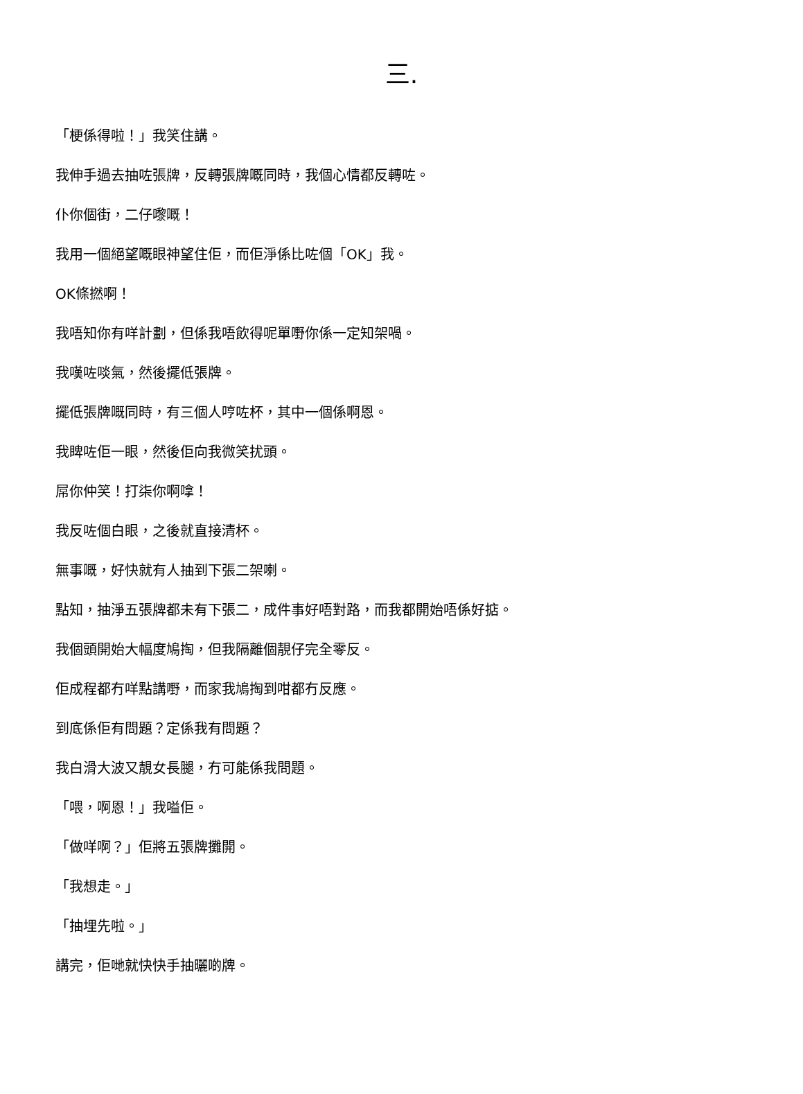三.
「梗係得啦！」我笑住講。
我伸手過去抽咗張牌，反轉張牌嘅同時，我個心情都反轉咗。
仆你個街，二仔嚟嘅！
我用一個絕望嘅眼神望住佢，而佢淨係比咗個「OK」我。
OK條撚啊！
我唔知你有咩計劃，但係我唔飲得呢單嘢你係一定知架喎。
我嘆咗啖氣，然後擺低張牌。
擺低張牌嘅同時，有三個人哼咗杯，其中一個係啊恩。
我睥咗佢一眼，然後佢向我微笑扰頭。
屌你仲笑！打柒你啊嗱！
我反咗個白眼，之後就直接清杯。
無事嘅，好快就有人抽到下張二架喇。
點知，抽淨五張牌都未有下張二，成件事好唔對路，而我都開始唔係好掂。
我個頭開始大幅度鳩掏，但我隔離個靚仔完全零反。
佢成程都冇咩點講嘢，而家我鳩掏到咁都冇反應。
到底係佢有問題？定係我有問題？
我白滑大波又靚女長腿，冇可能係我問題。
「喂，啊恩！」我嗌佢。
「做咩啊？」佢將五張牌攤開。
「我想走。」
「抽埋先啦。」
講完，佢哋就快快手抽曬啲牌。